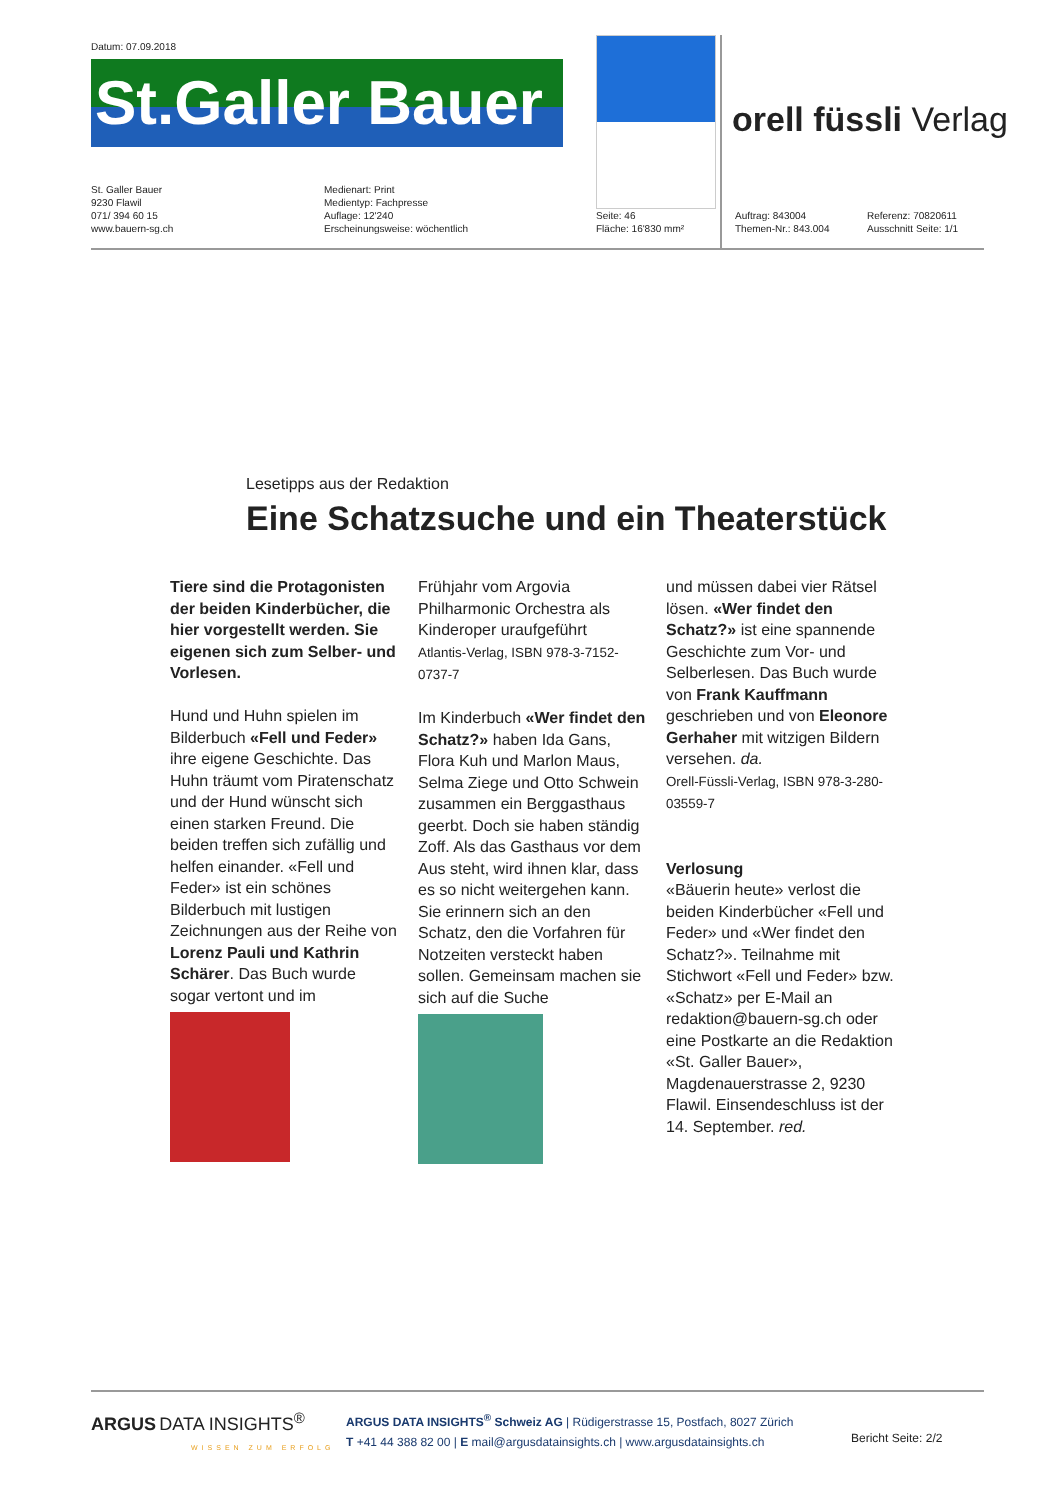Datum: 07.09.2018
St.Galler Bauer
St. Galler Bauer
9230 Flawil
071/ 394 60 15
www.bauern-sg.ch
Medienart: Print
Medientyp: Fachpresse
Auflage: 12'240
Erscheinungsweise: wöchentlich
Seite: 46
Fläche: 16'830 mm²
Auftrag: 843004
Themen-Nr.: 843.004
Referenz: 70820611
Ausschnitt Seite: 1/1
orell füssli Verlag
Lesetipps aus der Redaktion
Eine Schatzsuche und ein Theaterstück
Tiere sind die Protagonisten der beiden Kinderbücher, die hier vorgestellt werden. Sie eigenen sich zum Selber- und Vorlesen.
Hund und Huhn spielen im Bilderbuch «Fell und Feder» ihre eigene Geschichte. Das Huhn träumt vom Piratenschatz und der Hund wünscht sich einen starken Freund. Die beiden treffen sich zufällig und helfen einander. «Fell und Feder» ist ein schönes Bilderbuch mit lustigen Zeichnungen aus der Reihe von Lorenz Pauli und Kathrin Schärer. Das Buch wurde sogar vertont und im
Frühjahr vom Argovia Philharmonic Orchestra als Kinderoper uraufgeführt
Atlantis-Verlag, ISBN 978-3-7152-0737-7
Im Kinderbuch «Wer findet den Schatz?» haben Ida Gans, Flora Kuh und Marlon Maus, Selma Ziege und Otto Schwein zusammen ein Berggasthaus geerbt. Doch sie haben ständig Zoff. Als das Gasthaus vor dem Aus steht, wird ihnen klar, dass es so nicht weitergehen kann. Sie erinnern sich an den Schatz, den die Vorfahren für Notzeiten versteckt haben sollen. Gemeinsam machen sie sich auf die Suche
und müssen dabei vier Rätsel lösen. «Wer findet den Schatz?» ist eine spannende Geschichte zum Vor- und Selberlesen. Das Buch wurde von Frank Kauffmann geschrieben und von Eleonore Gerhaher mit witzigen Bildern versehen. da.
Orell-Füssli-Verlag, ISBN 978-3-280-03559-7
Verlosung
«Bäuerin heute» verlost die beiden Kinderbücher «Fell und Feder» und «Wer findet den Schatz?». Teilnahme mit Stichwort «Fell und Feder» bzw. «Schatz» per E-Mail an redaktion@bauern-sg.ch oder eine Postkarte an die Redaktion «St. Galler Bauer», Magdenauerstrasse 2, 9230 Flawil. Einsendeschluss ist der 14. September. red.
ARGUS DATA INSIGHTS<sup>®</sup>
WISSEN ZUM ERFOLG
ARGUS DATA INSIGHTS<sup>®</sup> Schweiz AG | Rüdigerstrasse 15, Postfach, 8027 Zürich
T +41 44 388 82 00 | E mail@argusdatainsights.ch | www.argusdatainsights.ch
Bericht Seite: 2/2